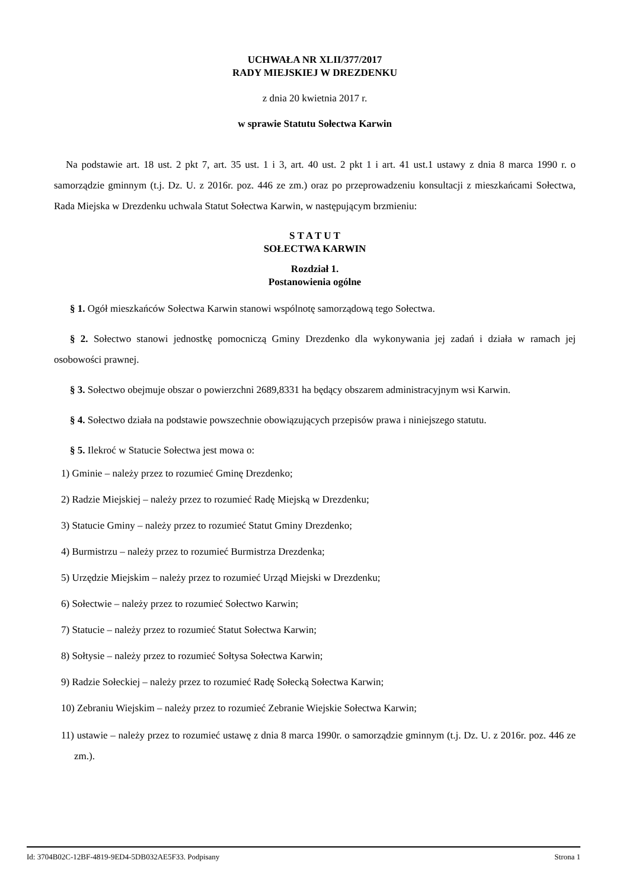UCHWAŁA NR XLII/377/2017
RADY MIEJSKIEJ W DREZDENKU
z dnia 20 kwietnia 2017 r.
w sprawie Statutu Sołectwa Karwin
Na podstawie art. 18 ust. 2 pkt 7, art. 35 ust. 1 i 3, art. 40 ust. 2 pkt 1 i art. 41 ust.1 ustawy z dnia 8 marca 1990 r. o samorządzie gminnym (t.j. Dz. U. z 2016r. poz. 446 ze zm.) oraz po przeprowadzeniu konsultacji z mieszkańcami Sołectwa, Rada Miejska w Drezdenku uchwala Statut Sołectwa Karwin, w następującym brzmieniu:
S T A T U T
SOŁECTWA KARWIN
Rozdział 1.
Postanowienia ogólne
§ 1. Ogół mieszkańców Sołectwa Karwin stanowi wspólnotę samorządową tego Sołectwa.
§ 2. Sołectwo stanowi jednostkę pomocniczą Gminy Drezdenko dla wykonywania jej zadań i działa w ramach jej osobowości prawnej.
§ 3. Sołectwo obejmuje obszar o powierzchni 2689,8331 ha będący obszarem administracyjnym wsi Karwin.
§ 4. Sołectwo działa na podstawie powszechnie obowiązujących przepisów prawa i niniejszego statutu.
§ 5. Ilekroć w Statucie Sołectwa jest mowa o:
1) Gminie – należy przez to rozumieć Gminę Drezdenko;
2) Radzie Miejskiej – należy przez to rozumieć Radę Miejską w Drezdenku;
3) Statucie Gminy – należy przez to rozumieć Statut Gminy Drezdenko;
4) Burmistrzu – należy przez to rozumieć Burmistrza Drezdenka;
5) Urzędzie Miejskim – należy przez to rozumieć Urząd Miejski w Drezdenku;
6) Sołectwie – należy przez to rozumieć Sołectwo Karwin;
7) Statucie – należy przez to rozumieć Statut Sołectwa Karwin;
8) Sołtysie – należy przez to rozumieć Sołtysa Sołectwa Karwin;
9) Radzie Sołeckiej – należy przez to rozumieć Radę Sołecką Sołectwa Karwin;
10) Zebraniu Wiejskim – należy przez to rozumieć Zebranie Wiejskie Sołectwa Karwin;
11) ustawie – należy przez to rozumieć ustawę z dnia 8 marca 1990r. o samorządzie gminnym (t.j. Dz. U. z 2016r. poz. 446 ze zm.).
Id: 3704B02C-12BF-4819-9ED4-5DB032AE5F33. Podpisany Strona 1